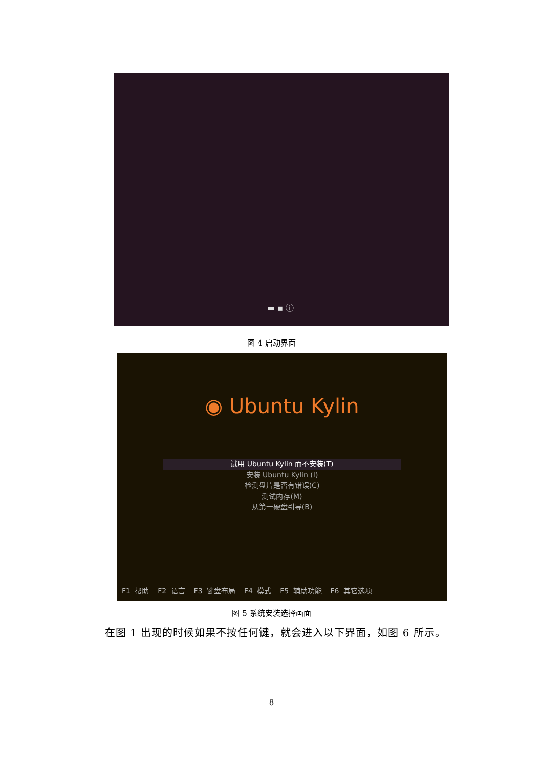▬ ▪ ⓘ
图 4 启动界面
◉ Ubuntu Kylin
试用 Ubuntu Kylin 而不安装(T)
安装 Ubuntu Kylin (I)
检测盘片是否有错误(C)
测试内存(M)
从第一硬盘引导(B)
F1 帮助 F2 语言 F3 键盘布局 F4 模式 F5 辅助功能 F6 其它选项
图 5 系统安装选择画面
在图 1 出现的时候如果不按任何键，就会进入以下界面，如图 6 所示。
8